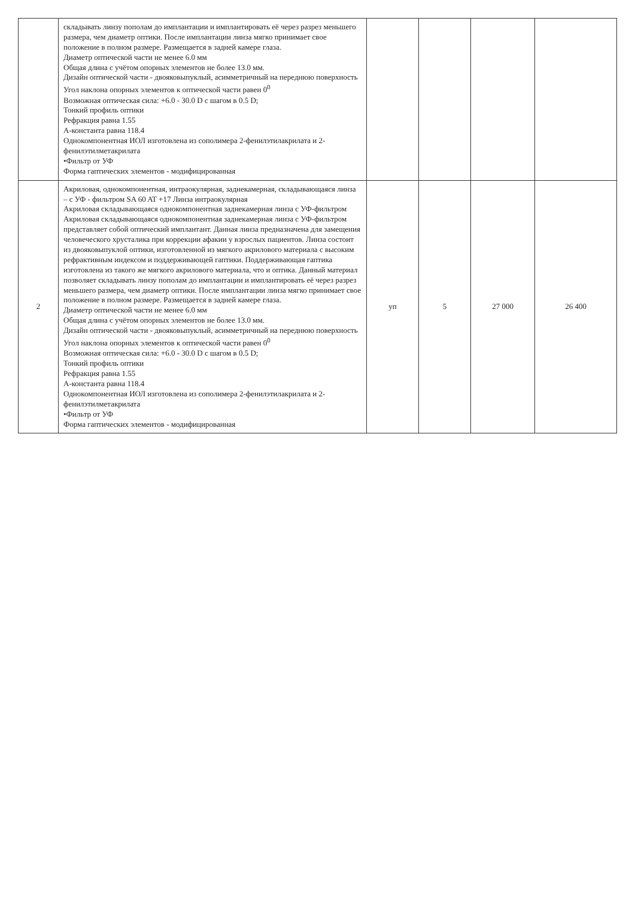| | складывать линзу пополам до имплантации и имплантировать её через разрез меньшего размера, чем диаметр оптики. После имплантации линза мягко принимает свое положение в полном размере. Размещается в задней камере глаза. Диаметр оптической части не менее 6.0 мм Общая длина с учётом опорных элементов не более 13.0 мм. Дизайн оптической части - двояковыпуклый, асимметричный на переднюю поверхность Угол наклона опорных элементов к оптической части равен 0<sup>0</sup> Возможная оптическая сила: +6.0 - 30.0 D с шагом в 0.5 D; Тонкий профиль оптики Рефракция равна 1.55 А-константа равна 118.4 Однокомпонентная ИОЛ изготовлена из сополимера 2-фенилэтилакрилата и 2-фенилэтилметакрилата •Фильтр от УФ Форма гаптических элементов - модифицированная | | | | |
| 2 | Акриловая, однокомпонентная, интраокулярная, заднекамерная, складывающаяся линза – с УФ - фильтром SA 60 AT +17 Линза интраокулярная Акриловая складывающаяся однокомпонентная заднекамерная линза с УФ-фильтром Акриловая складывающаяся однокомпонентная заднекамерная линза с УФ-фильтром представляет собой оптический имплантант. Данная линза предназначена для замещения человеческого хрусталика при коррекции афакии у взрослых пациентов. Линза состоит из двояковыпуклой оптики, изготовленной из мягкого акрилового материала с высоким рефрактивным индексом и поддерживающей гаптики. Поддерживающая гаптика изготовлена из такого же мягкого акрилового материала, что и оптика. Данный материал позволяет складывать линзу пополам до имплантации и имплантировать её через разрез меньшего размера, чем диаметр оптики. После имплантации линза мягко принимает свое положение в полном размере. Размещается в задней камере глаза. Диаметр оптической части не менее 6.0 мм Общая длина с учётом опорных элементов не более 13.0 мм. Дизайн оптической части - двояковыпуклый, асимметричный на переднюю поверхность Угол наклона опорных элементов к оптической части равен 0<sup>0</sup> Возможная оптическая сила: +6.0 - 30.0 D с шагом в 0.5 D; Тонкий профиль оптики Рефракция равна 1.55 А-константа равна 118.4 Однокомпонентная ИОЛ изготовлена из сополимера 2-фенилэтилакрилата и 2-фенилэтилметакрилата •Фильтр от УФ Форма гаптических элементов - модифицированная | уп | 5 | 27 000 | 26 400 |